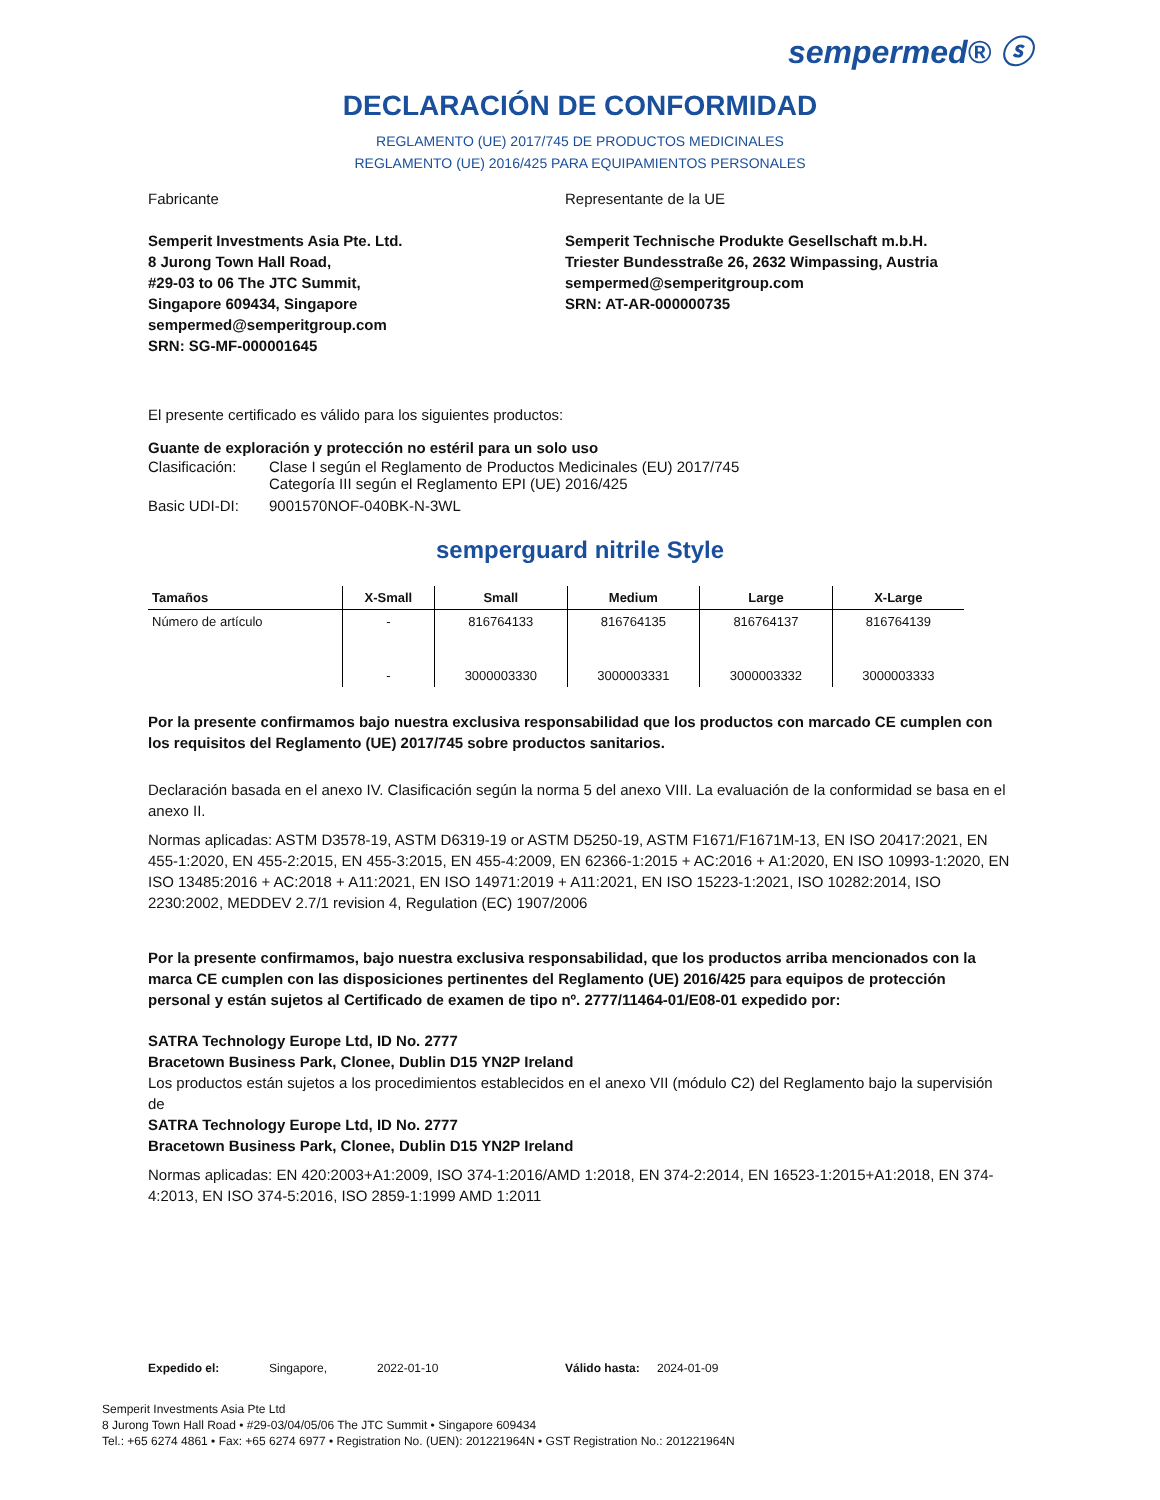sempermed® ⓢ
DECLARACIÓN DE CONFORMIDAD
REGLAMENTO (UE) 2017/745 DE PRODUCTOS MEDICINALES
REGLAMENTO (UE) 2016/425 PARA EQUIPAMIENTOS PERSONALES
Fabricante
Semperit Investments Asia Pte. Ltd.
8 Jurong Town Hall Road,
#29-03 to 06 The JTC Summit,
Singapore 609434, Singapore
sempermed@semperitgroup.com
SRN: SG-MF-000001645
Representante de la UE
Semperit Technische Produkte Gesellschaft m.b.H.
Triester Bundesstraße 26, 2632 Wimpassing, Austria
sempermed@semperitgroup.com
SRN: AT-AR-000000735
El presente certificado es válido para los siguientes productos:
Guante de exploración y protección no estéril para un solo uso
Clasificación: Clase I según el Reglamento de Productos Medicinales (EU) 2017/745
Categoría III según el Reglamento EPI (UE) 2016/425
Basic UDI-DI: 9001570NOF-040BK-N-3WL
semperguard nitrile Style
| Tamaños | X-Small | Small | Medium | Large | X-Large |
| --- | --- | --- | --- | --- | --- |
| Número de artículo | - | 816764133 | 816764135 | 816764137 | 816764139 |
| | - | 3000003330 | 3000003331 | 3000003332 | 3000003333 |
Por la presente confirmamos bajo nuestra exclusiva responsabilidad que los productos con marcado CE cumplen con los requisitos del Reglamento (UE) 2017/745 sobre productos sanitarios.
Declaración basada en el anexo IV. Clasificación según la norma 5 del anexo VIII. La evaluación de la conformidad se basa en el anexo II.
Normas aplicadas: ASTM D3578-19, ASTM D6319-19 or ASTM D5250-19, ASTM F1671/F1671M-13, EN ISO 20417:2021, EN 455-1:2020, EN 455-2:2015, EN 455-3:2015, EN 455-4:2009, EN 62366-1:2015 + AC:2016 + A1:2020, EN ISO 10993-1:2020, EN ISO 13485:2016 + AC:2018 + A11:2021, EN ISO 14971:2019 + A11:2021, EN ISO 15223-1:2021, ISO 10282:2014, ISO 2230:2002, MEDDEV 2.7/1 revision 4, Regulation (EC) 1907/2006
Por la presente confirmamos, bajo nuestra exclusiva responsabilidad, que los productos arriba mencionados con la marca CE cumplen con las disposiciones pertinentes del Reglamento (UE) 2016/425 para equipos de protección personal y están sujetos al Certificado de examen de tipo nº. 2777/11464-01/E08-01 expedido por:
SATRA Technology Europe Ltd, ID No. 2777
Bracetown Business Park, Clonee, Dublin D15 YN2P Ireland
Los productos están sujetos a los procedimientos establecidos en el anexo VII (módulo C2) del Reglamento bajo la supervisión de
SATRA Technology Europe Ltd, ID No. 2777
Bracetown Business Park, Clonee, Dublin D15 YN2P Ireland
Normas aplicadas: EN 420:2003+A1:2009, ISO 374-1:2016/AMD 1:2018, EN 374-2:2014, EN 16523-1:2015+A1:2018, EN 374-4:2013, EN ISO 374-5:2016, ISO 2859-1:1999 AMD 1:2011
Expedido el: Singapore, 2022-01-10 Válido hasta: 2024-01-09
Semperit Investments Asia Pte Ltd
8 Jurong Town Hall Road • #29-03/04/05/06 The JTC Summit • Singapore 609434
Tel.: +65 6274 4861 • Fax: +65 6274 6977 • Registration No. (UEN): 201221964N • GST Registration No.: 201221964N